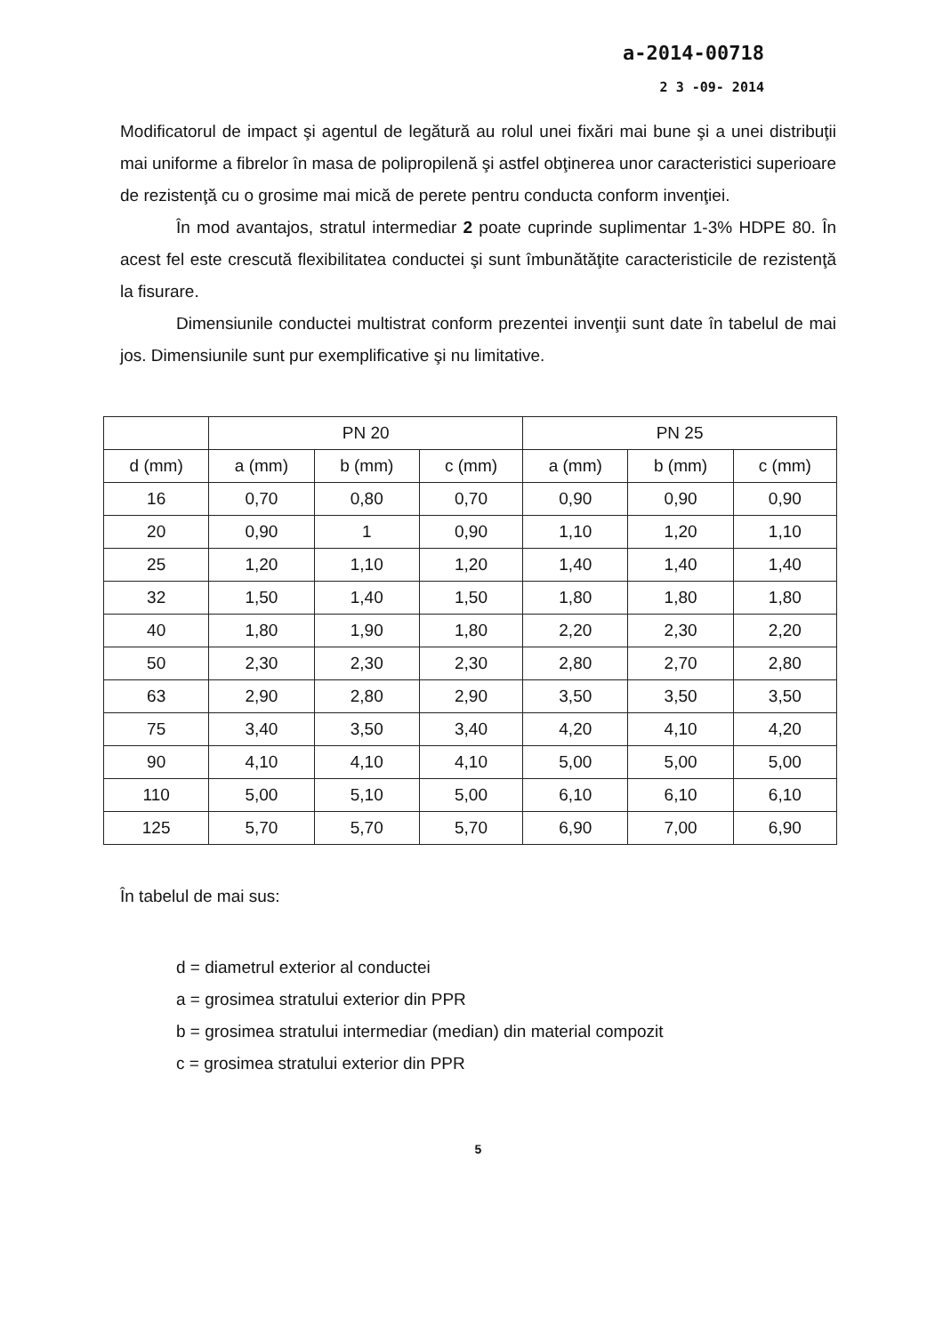a-2014-00718
2 3 -09- 2014
Modificatorul de impact şi agentul de legătură au rolul unei fixări mai bune şi a unei distribuţii mai uniforme a fibrelor în masa de polipropilenă şi astfel obţinerea unor caracteristici superioare de rezistenţă cu o grosime mai mică de perete pentru conducta conform invenţiei.
În mod avantajos, stratul intermediar 2 poate cuprinde suplimentar 1-3% HDPE 80. În acest fel este crescută flexibilitatea conductei şi sunt îmbunătăţite caracteristicile de rezistenţă la fisurare.
Dimensiunile conductei multistrat conform prezentei invenţii sunt date în tabelul de mai jos. Dimensiunile sunt pur exemplificative şi nu limitative.
| | PN 20 | | | PN 25 | | |
| --- | --- | --- | --- | --- | --- | --- |
| d (mm) | a (mm) | b (mm) | c (mm) | a (mm) | b (mm) | c (mm) |
| 16 | 0,70 | 0,80 | 0,70 | 0,90 | 0,90 | 0,90 |
| 20 | 0,90 | 1 | 0,90 | 1,10 | 1,20 | 1,10 |
| 25 | 1,20 | 1,10 | 1,20 | 1,40 | 1,40 | 1,40 |
| 32 | 1,50 | 1,40 | 1,50 | 1,80 | 1,80 | 1,80 |
| 40 | 1,80 | 1,90 | 1,80 | 2,20 | 2,30 | 2,20 |
| 50 | 2,30 | 2,30 | 2,30 | 2,80 | 2,70 | 2,80 |
| 63 | 2,90 | 2,80 | 2,90 | 3,50 | 3,50 | 3,50 |
| 75 | 3,40 | 3,50 | 3,40 | 4,20 | 4,10 | 4,20 |
| 90 | 4,10 | 4,10 | 4,10 | 5,00 | 5,00 | 5,00 |
| 110 | 5,00 | 5,10 | 5,00 | 6,10 | 6,10 | 6,10 |
| 125 | 5,70 | 5,70 | 5,70 | 6,90 | 7,00 | 6,90 |
În tabelul de mai sus:
d = diametrul exterior al conductei
a = grosimea stratului exterior din PPR
b = grosimea stratului intermediar (median) din material compozit
c = grosimea stratului exterior din PPR
5